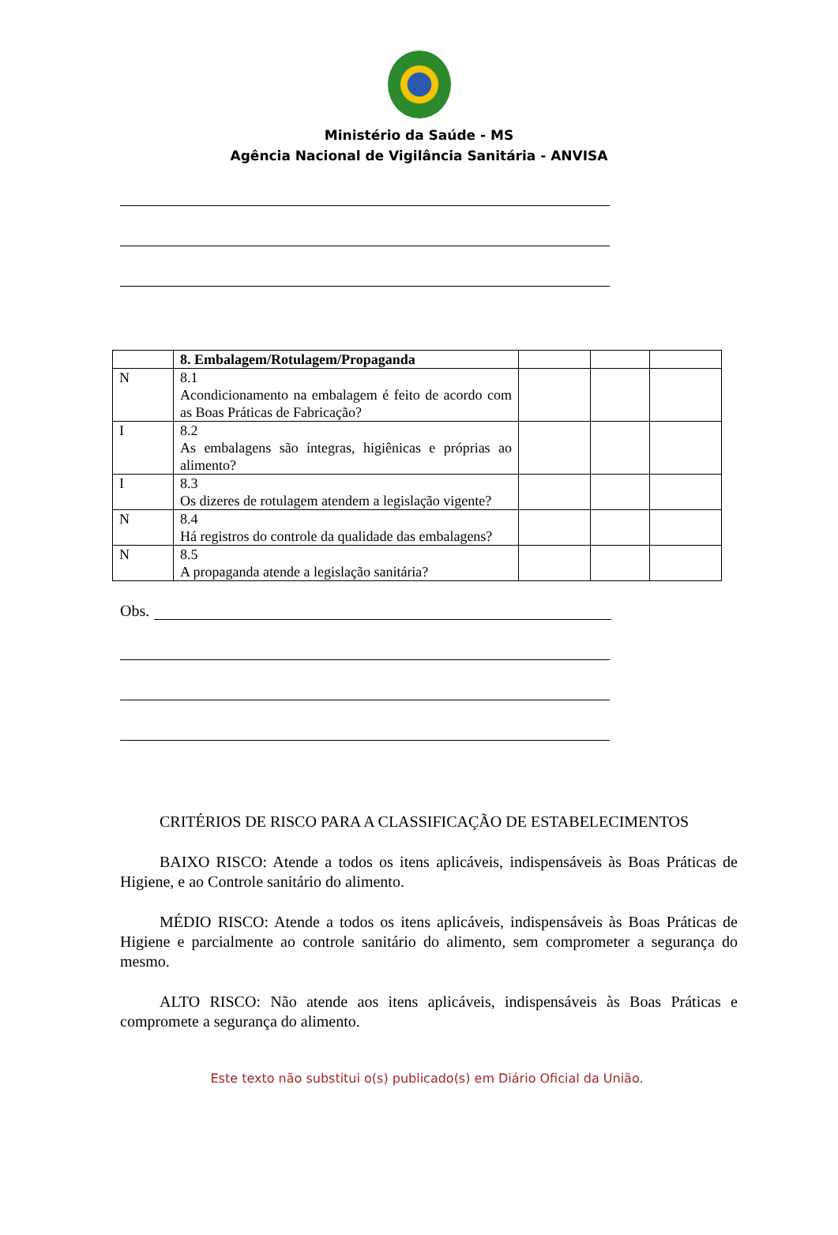Ministério da Saúde - MS
Agência Nacional de Vigilância Sanitária - ANVISA
| | 8. Embalagem/Rotulagem/Propaganda | | | |
| N | 8.1 Acondicionamento na embalagem é feito de acordo com as Boas Práticas de Fabricação? | | | |
| I | 8.2 As embalagens são íntegras, higiênicas e próprias ao alimento? | | | |
| I | 8.3 Os dizeres de rotulagem atendem a legislação vigente? | | | |
| N | 8.4 Há registros do controle da qualidade das embalagens? | | | |
| N | 8.5 A propaganda atende a legislação sanitária? | | | |
Obs.
CRITÉRIOS DE RISCO PARA A CLASSIFICAÇÃO DE ESTABELECIMENTOS
BAIXO RISCO: Atende a todos os itens aplicáveis, indispensáveis às Boas Práticas de Higiene, e ao Controle sanitário do alimento.
MÉDIO RISCO: Atende a todos os itens aplicáveis, indispensáveis às Boas Práticas de Higiene e parcialmente ao controle sanitário do alimento, sem comprometer a segurança do mesmo.
ALTO RISCO: Não atende aos itens aplicáveis, indispensáveis às Boas Práticas e compromete a segurança do alimento.
Este texto não substitui o(s) publicado(s) em Diário Oficial da União.